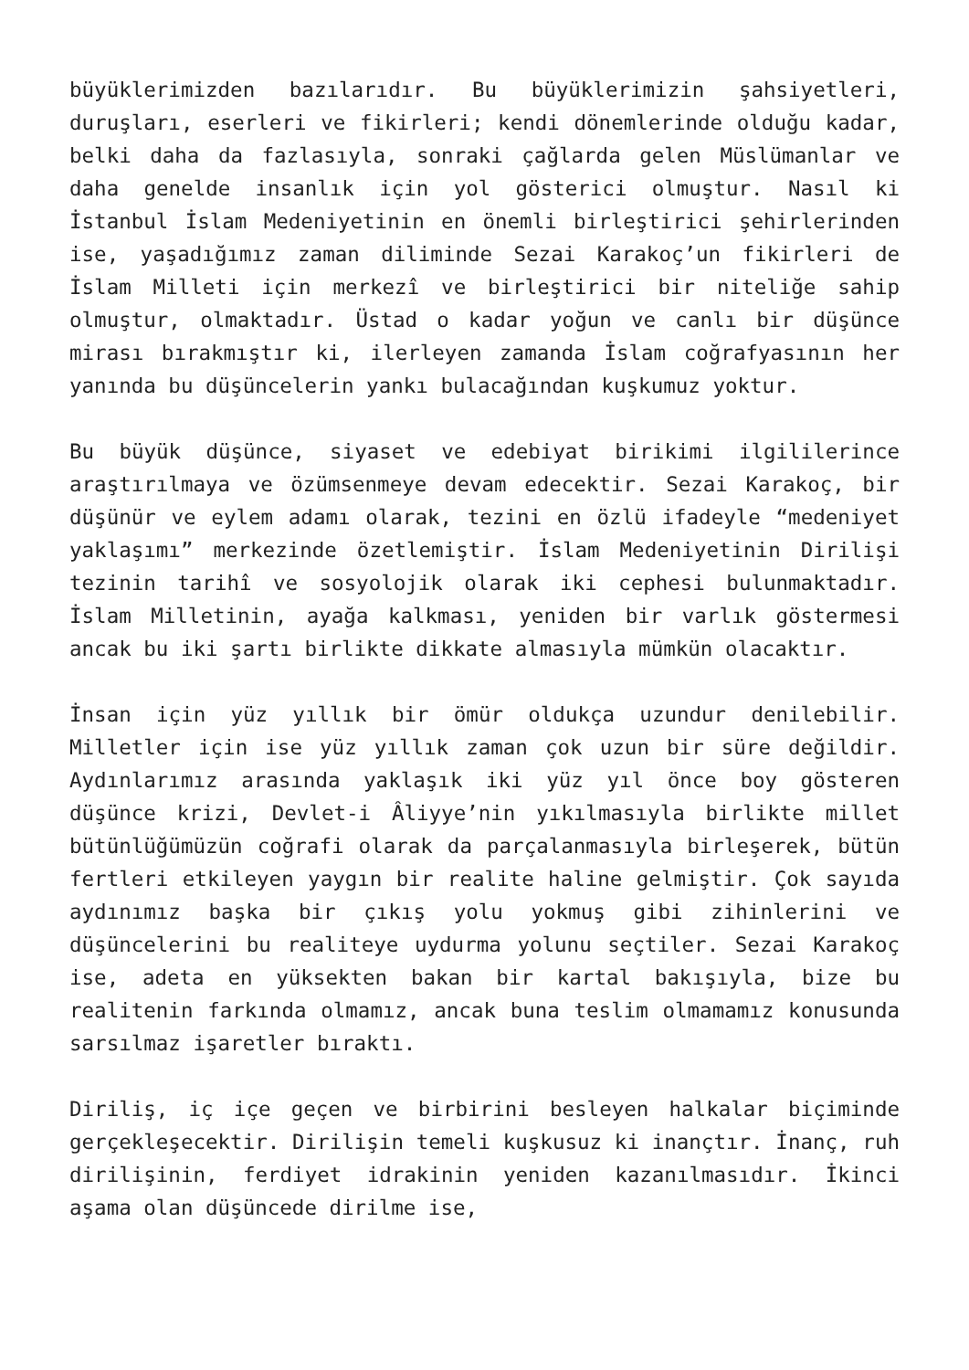büyüklerimizden bazılarıdır. Bu büyüklerimizin şahsiyetleri, duruşları, eserleri ve fikirleri; kendi dönemlerinde olduğu kadar, belki daha da fazlasıyla, sonraki çağlarda gelen Müslümanlar ve daha genelde insanlık için yol gösterici olmuştur. Nasıl ki İstanbul İslam Medeniyetinin en önemli birleştirici şehirlerinden ise, yaşadığımız zaman diliminde Sezai Karakoç’un fikirleri de İslam Milleti için merkezî ve birleştirici bir niteliğe sahip olmuştur, olmaktadır. Üstad o kadar yoğun ve canlı bir düşünce mirası bırakmıştır ki, ilerleyen zamanda İslam coğrafyasının her yanında bu düşüncelerin yankı bulacağından kuşkumuz yoktur.
Bu büyük düşünce, siyaset ve edebiyat birikimi ilgililerince araştırılmaya ve özümsenmeye devam edecektir. Sezai Karakoç, bir düşünür ve eylem adamı olarak, tezini en özlü ifadeyle “medeniyet yaklaşımı” merkezinde özetlemiştir. İslam Medeniyetinin Dirilişi tezinin tarihî ve sosyolojik olarak iki cephesi bulunmaktadır. İslam Milletinin, ayağa kalkması, yeniden bir varlık göstermesi ancak bu iki şartı birlikte dikkate almasıyla mümkün olacaktır.
İnsan için yüz yıllık bir ömür oldukça uzundur denilebilir. Milletler için ise yüz yıllık zaman çok uzun bir süre değildir. Aydınlarımız arasında yaklaşık iki yüz yıl önce boy gösteren düşünce krizi, Devlet-i Âliyye’nin yıkılmasıyla birlikte millet bütünlüğümüzün coğrafi olarak da parçalanmasıyla birleşerek, bütün fertleri etkileyen yaygın bir realite haline gelmiştir. Çok sayıda aydınımız başka bir çıkış yolu yokmuş gibi zihinlerini ve düşüncelerini bu realiteye uydurma yolunu seçtiler. Sezai Karakoç ise, adeta en yüksekten bakan bir kartal bakışıyla, bize bu realitenin farkında olmamız, ancak buna teslim olmamamız konusunda sarsılmaz işaretler bıraktı.
Diriliş, iç içe geçen ve birbirini besleyen halkalar biçiminde gerçekleşecektir. Dirilişin temeli kuşkusuz ki inançtır. İnanç, ruh dirilişinin, ferdiyet idrakinin yeniden kazanılmasıdır. İkinci aşama olan düşüncede dirilme ise,